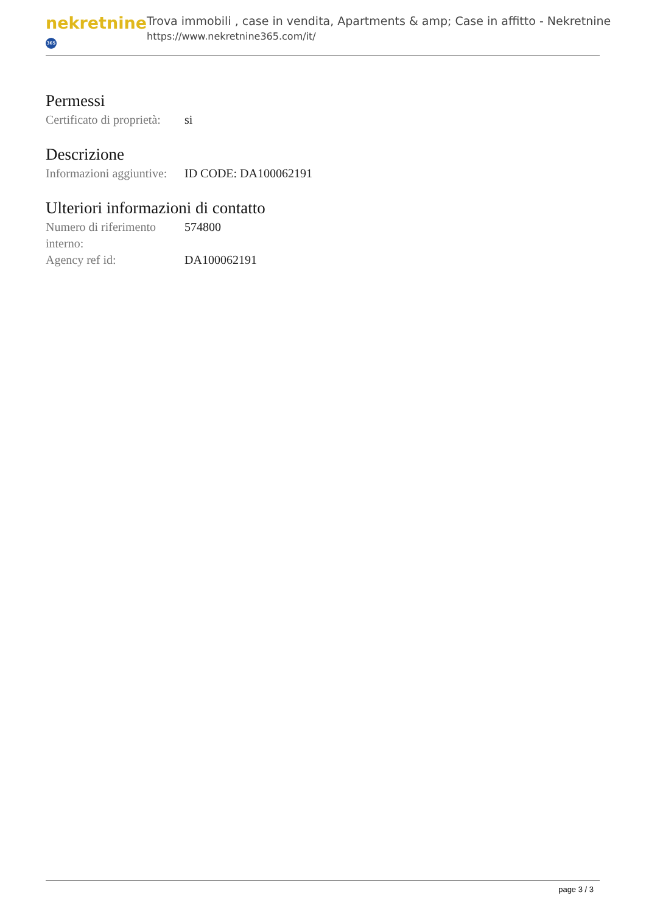nekretnine 365
Trova immobili , case in vendita, Apartments & amp; Case in affitto - Nekretnine
https://www.nekretnine365.com/it/
Permessi
| Certificato di proprietà: | si |
Descrizione
| Informazioni aggiuntive: | ID CODE: DA100062191 |
Ulteriori informazioni di contatto
| Numero di riferimento interno: | 574800 |
| Agency ref id: | DA100062191 |
page 3 / 3